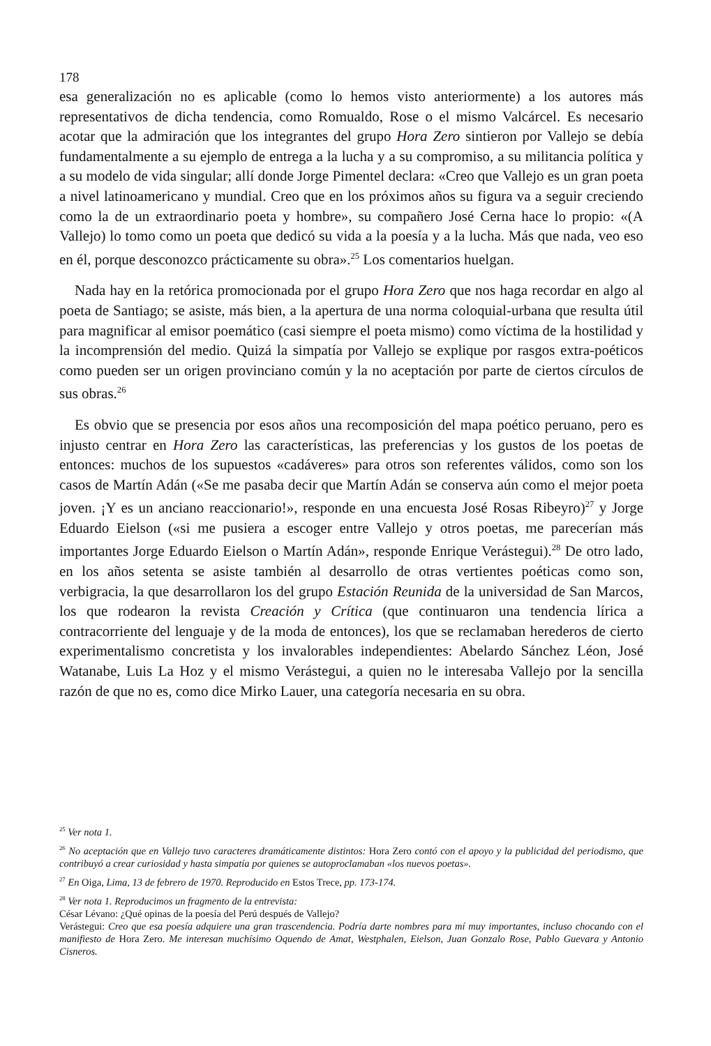178
esa generalización no es aplicable (como lo hemos visto anteriormente) a los autores más representativos de dicha tendencia, como Romualdo, Rose o el mismo Valcárcel. Es necesario acotar que la admiración que los integrantes del grupo Hora Zero sintieron por Vallejo se debía fundamentalmente a su ejemplo de entrega a la lucha y a su compromiso, a su militancia política y a su modelo de vida singular; allí donde Jorge Pimentel declara: «Creo que Vallejo es un gran poeta a nivel latinoamericano y mundial. Creo que en los próximos años su figura va a seguir creciendo como la de un extraordinario poeta y hombre», su compañero José Cerna hace lo propio: «(A Vallejo) lo tomo como un poeta que dedicó su vida a la poesía y a la lucha. Más que nada, veo eso en él, porque desconozco prácticamente su obra».<sup>25</sup> Los comentarios huelgan.
Nada hay en la retórica promocionada por el grupo Hora Zero que nos haga recordar en algo al poeta de Santiago; se asiste, más bien, a la apertura de una norma coloquial-urbana que resulta útil para magnificar al emisor poemático (casi siempre el poeta mismo) como víctima de la hostilidad y la incomprensión del medio. Quizá la simpatía por Vallejo se explique por rasgos extra-poéticos como pueden ser un origen provinciano común y la no aceptación por parte de ciertos círculos de sus obras.<sup>26</sup>
Es obvio que se presencia por esos años una recomposición del mapa poético peruano, pero es injusto centrar en Hora Zero las características, las preferencias y los gustos de los poetas de entonces: muchos de los supuestos «cadáveres» para otros son referentes válidos, como son los casos de Martín Adán («Se me pasaba decir que Martín Adán se conserva aún como el mejor poeta joven. ¡Y es un anciano reaccionario!», responde en una encuesta José Rosas Ribeyro)<sup>27</sup> y Jorge Eduardo Eielson («si me pusiera a escoger entre Vallejo y otros poetas, me parecerían más importantes Jorge Eduardo Eielson o Martín Adán», responde Enrique Verástegui).<sup>28</sup> De otro lado, en los años setenta se asiste también al desarrollo de otras vertientes poéticas como son, verbigracia, la que desarrollaron los del grupo Estación Reunida de la universidad de San Marcos, los que rodearon la revista Creación y Crítica (que continuaron una tendencia lírica a contracorriente del lenguaje y de la moda de entonces), los que se reclamaban herederos de cierto experimentalismo concretista y los invalorables independientes: Abelardo Sánchez Léon, José Watanabe, Luis La Hoz y el mismo Verástegui, a quien no le interesaba Vallejo por la sencilla razón de que no es, como dice Mirko Lauer, una categoría necesaria en su obra.
<sup>25</sup> Ver nota 1.
<sup>26</sup> No aceptación que en Vallejo tuvo caracteres dramáticamente distintos: Hora Zero contó con el apoyo y la publicidad del periodismo, que contribuyó a crear curiosidad y hasta simpatía por quienes se autoproclamaban «los nuevos poetas».
<sup>27</sup> En Oiga, Lima, 13 de febrero de 1970. Reproducido en Estos Trece, pp. 173-174.
<sup>28</sup> Ver nota 1. Reproducimos un fragmento de la entrevista:
César Lévano: ¿Qué opinas de la poesía del Perú después de Vallejo?
Verástegui: Creo que esa poesía adquiere una gran trascendencia. Podría darte nombres para mí muy importantes, incluso chocando con el manifiesto de Hora Zero. Me interesan muchísimo Oquendo de Amat, Westphalen, Eielson, Juan Gonzalo Rose, Pablo Guevara y Antonio Cisneros.